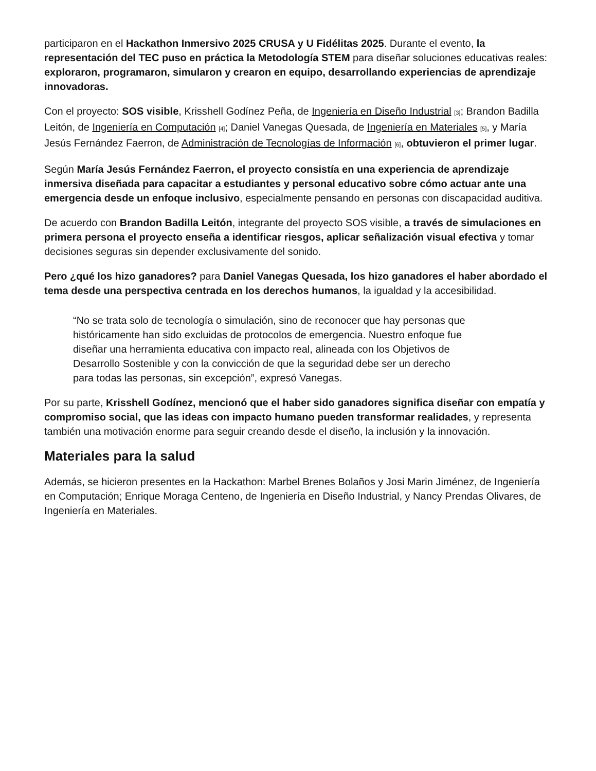participaron en el Hackathon Inmersivo 2025 CRUSA y U Fidélitas 2025. Durante el evento, la representación del TEC puso en práctica la Metodología STEM para diseñar soluciones educativas reales: exploraron, programaron, simularon y crearon en equipo, desarrollando experiencias de aprendizaje innovadoras.
Con el proyecto: SOS visible, Krisshell Godínez Peña, de Ingeniería en Diseño Industrial <sup>[3]</sup>; Brandon Badilla Leitón, de Ingeniería en Computación <sup>[4]</sup>; Daniel Vanegas Quesada, de Ingeniería en Materiales <sup>[5]</sup>, y María Jesús Fernández Faerron, de Administración de Tecnologías de Información <sup>[6]</sup>, obtuvieron el primer lugar.
Según María Jesús Fernández Faerron, el proyecto consistía en una experiencia de aprendizaje inmersiva diseñada para capacitar a estudiantes y personal educativo sobre cómo actuar ante una emergencia desde un enfoque inclusivo, especialmente pensando en personas con discapacidad auditiva.
De acuerdo con Brandon Badilla Leitón, integrante del proyecto SOS visible, a través de simulaciones en primera persona el proyecto enseña a identificar riesgos, aplicar señalización visual efectiva y tomar decisiones seguras sin depender exclusivamente del sonido.
Pero ¿qué los hizo ganadores? para Daniel Vanegas Quesada, los hizo ganadores el haber abordado el tema desde una perspectiva centrada en los derechos humanos, la igualdad y la accesibilidad.
“No se trata solo de tecnología o simulación, sino de reconocer que hay personas que históricamente han sido excluidas de protocolos de emergencia. Nuestro enfoque fue diseñar una herramienta educativa con impacto real, alineada con los Objetivos de Desarrollo Sostenible y con la convicción de que la seguridad debe ser un derecho para todas las personas, sin excepción”, expresó Vanegas.
Por su parte, Krisshell Godínez, mencionó que el haber sido ganadores significa diseñar con empatía y compromiso social, que las ideas con impacto humano pueden transformar realidades, y representa también una motivación enorme para seguir creando desde el diseño, la inclusión y la innovación.
Materiales para la salud
Además, se hicieron presentes en la Hackathon: Marbel Brenes Bolaños y Josi Marin Jiménez, de Ingeniería en Computación; Enrique Moraga Centeno, de Ingeniería en Diseño Industrial, y Nancy Prendas Olivares, de Ingeniería en Materiales.